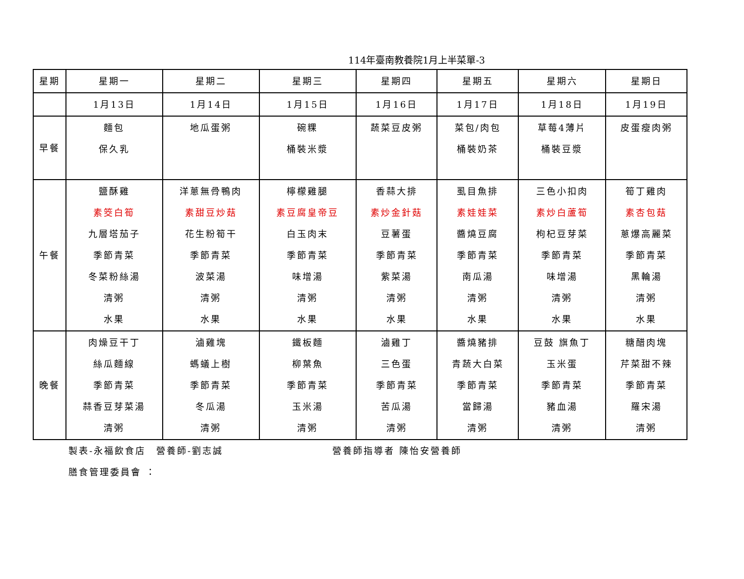114年臺南教養院1月上半菜單-3
| 星期 | 星期一 | 星期二 | 星期三 | 星期四 | 星期五 | 星期六 | 星期日 |
| --- | --- | --- | --- | --- | --- | --- | --- |
| | 1月13日 | 1月14日 | 1月15日 | 1月16日 | 1月17日 | 1月18日 | 1月19日 |
| 早餐 | 麵包 保久乳 | 地瓜蛋粥 | 碗粿 桶裝米漿 | 蔬菜豆皮粥 | 菜包/肉包 桶裝奶茶 | 草莓4薄片 桶裝豆漿 | 皮蛋瘦肉粥 |
| 午餐 | 鹽酥雞 素筊白筍 九層塔茄子 季節青菜 冬菜粉絲湯 清粥 水果 | 洋蔥無骨鴨肉 素甜豆炒菇 花生粉筍干 季節青菜 波菜湯 清粥 水果 | 檸檬雞腿 素豆腐皇帝豆 白玉肉末 季節青菜 味增湯 清粥 水果 | 香蒜大排 素炒金針菇 豆薯蛋 季節青菜 紫菜湯 清粥 水果 | 虱目魚排 素娃娃菜 醬燒豆腐 季節青菜 南瓜湯 清粥 水果 | 三色小扣肉 素炒白蘆筍 枸杞豆芽菜 季節青菜 味增湯 清粥 水果 | 筍丁雞肉 素杏包菇 蔥爆高麗菜 季節青菜 黑輪湯 清粥 水果 |
| 晚餐 | 肉燥豆干丁 絲瓜麵線 季節青菜 蒜香豆芽菜湯 清粥 | 滷雞塊 螞蟻上樹 季節青菜 冬瓜湯 清粥 | 鐵板麵 柳葉魚 季節青菜 玉米湯 清粥 | 滷雞丁 三色蛋 季節青菜 苦瓜湯 清粥 | 醬燒豬排 青蔬大白菜 季節青菜 當歸湯 清粥 | 豆鼓 旗魚丁 玉米蛋 季節青菜 豬血湯 清粥 | 糖醋肉塊 芹菜甜不辣 季節青菜 羅宋湯 清粥 |
製表-永福飲食店　營養師-劉志誠 營養師指導者 陳怡安營養師
膳食管理委員會 ：